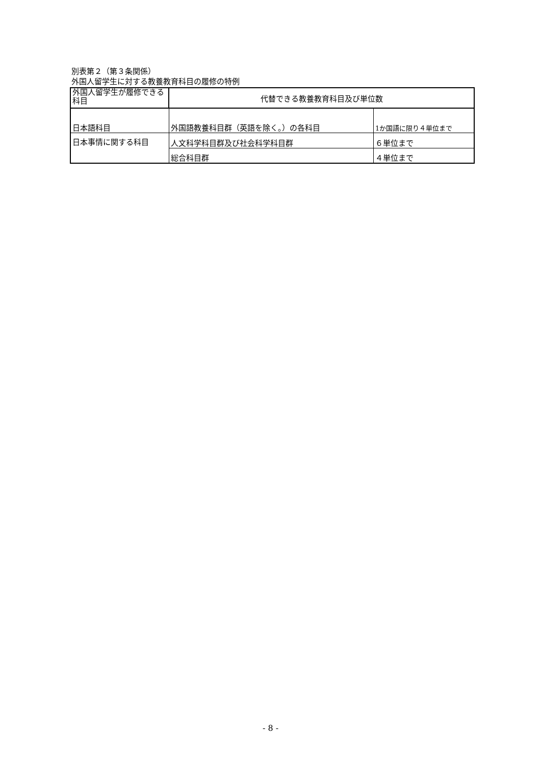別表第２（第３条関係）
外国人留学生に対する教養教育科目の履修の特例
| 外国人留学生が履修できる科目 | 代替できる教養教育科目及び単位数 | |
| 日本語科目 | 外国語教養科目群（英語を除く。）の各科目 | 1か国語に限り４単位まで |
| 日本事情に関する科目 | 人文科学科目群及び社会科学科目群 | ６単位まで |
| | 総合科目群 | ４単位まで |
- 8 -